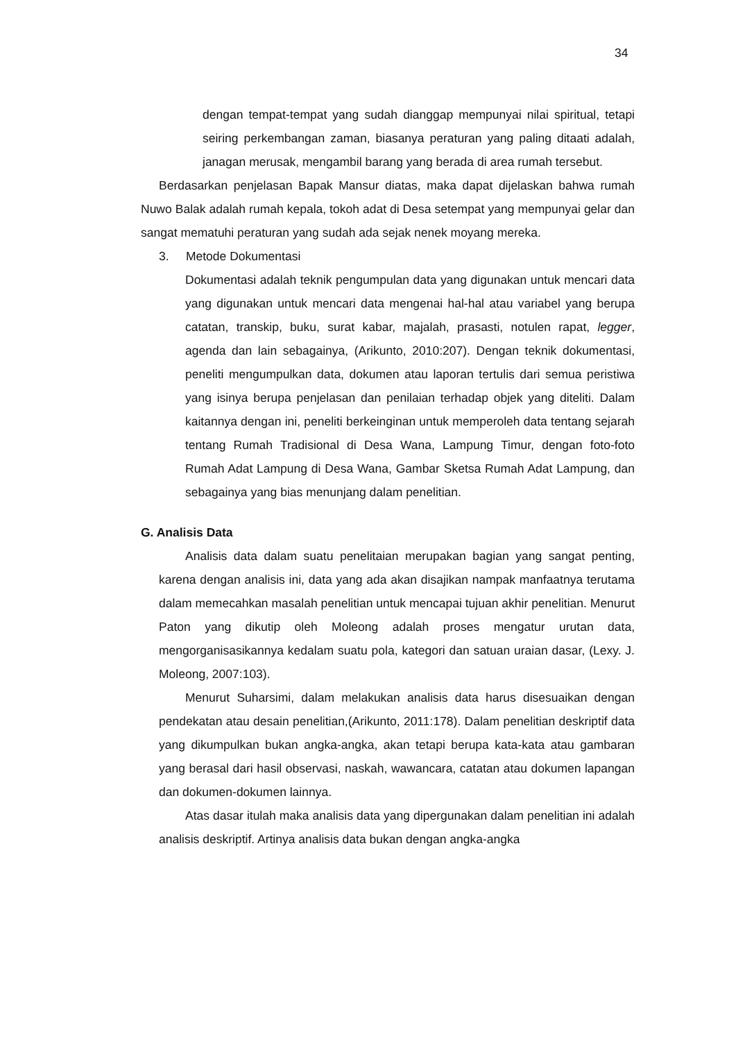34
dengan tempat-tempat yang sudah dianggap mempunyai nilai spiritual, tetapi seiring perkembangan zaman, biasanya peraturan yang paling ditaati adalah, janagan merusak, mengambil barang yang berada di area rumah tersebut.
Berdasarkan penjelasan Bapak Mansur diatas, maka dapat dijelaskan bahwa rumah Nuwo Balak adalah rumah kepala, tokoh adat di Desa setempat yang mempunyai gelar dan sangat mematuhi peraturan yang sudah ada sejak nenek moyang mereka.
3. Metode Dokumentasi
Dokumentasi adalah teknik pengumpulan data yang digunakan untuk mencari data yang digunakan untuk mencari data mengenai hal-hal atau variabel yang berupa catatan, transkip, buku, surat kabar, majalah, prasasti, notulen rapat, legger, agenda dan lain sebagainya, (Arikunto, 2010:207). Dengan teknik dokumentasi, peneliti mengumpulkan data, dokumen atau laporan tertulis dari semua peristiwa yang isinya berupa penjelasan dan penilaian terhadap objek yang diteliti. Dalam kaitannya dengan ini, peneliti berkeinginan untuk memperoleh data tentang sejarah tentang Rumah Tradisional di Desa Wana, Lampung Timur, dengan foto-foto Rumah Adat Lampung di Desa Wana, Gambar Sketsa Rumah Adat Lampung, dan sebagainya yang bias menunjang dalam penelitian.
G. Analisis Data
Analisis data dalam suatu penelitaian merupakan bagian yang sangat penting, karena dengan analisis ini, data yang ada akan disajikan nampak manfaatnya terutama dalam memecahkan masalah penelitian untuk mencapai tujuan akhir penelitian. Menurut Paton yang dikutip oleh Moleong adalah proses mengatur urutan data, mengorganisasikannya kedalam suatu pola, kategori dan satuan uraian dasar, (Lexy. J. Moleong, 2007:103).
Menurut Suharsimi, dalam melakukan analisis data harus disesuaikan dengan pendekatan atau desain penelitian,(Arikunto, 2011:178). Dalam penelitian deskriptif data yang dikumpulkan bukan angka-angka, akan tetapi berupa kata-kata atau gambaran yang berasal dari hasil observasi, naskah, wawancara, catatan atau dokumen lapangan dan dokumen-dokumen lainnya.
Atas dasar itulah maka analisis data yang dipergunakan dalam penelitian ini adalah analisis deskriptif. Artinya analisis data bukan dengan angka-angka